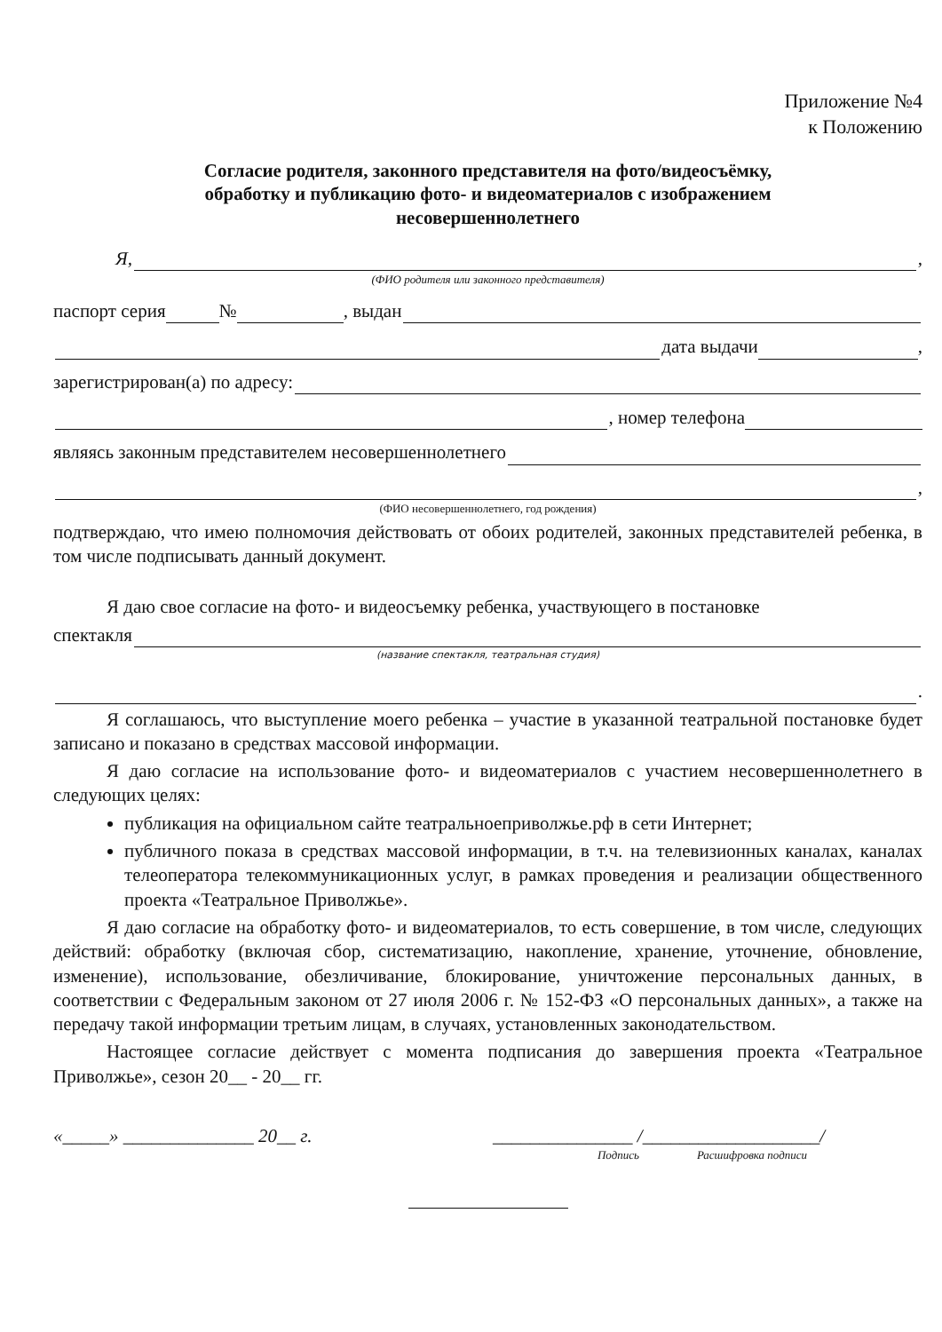Приложение №4
к Положению
Согласие родителя, законного представителя на фото/видеосъёмку,
обработку и публикацию фото- и видеоматериалов с изображением
несовершеннолетнего
Я, ,
(ФИО родителя или законного представителя)
паспорт серия № , выдан
дата выдачи ,
зарегистрирован(а) по адресу:
, номер телефона
являясь законным представителем несовершеннолетнего
,
(ФИО несовершеннолетнего, год рождения)
подтверждаю, что имею полномочия действовать от обоих родителей, законных представителей ребенка, в том числе подписывать данный документ.
Я даю свое согласие на фото- и видеосъемку ребенка, участвующего в постановке
спектакля
(название спектакля, театральная студия)
.
Я соглашаюсь, что выступление моего ребенка – участие в указанной театральной постановке будет записано и показано в средствах массовой информации.
Я даю согласие на использование фото- и видеоматериалов с участием несовершеннолетнего в следующих целях:
публикация на официальном сайте театральноеприволжье.рф в сети Интернет;
публичного показа в средствах массовой информации, в т.ч. на телевизионных каналах, каналах телеоператора телекоммуникационных услуг, в рамках проведения и реализации общественного проекта «Театральное Приволжье».
Я даю согласие на обработку фото- и видеоматериалов, то есть совершение, в том числе, следующих действий: обработку (включая сбор, систематизацию, накопление, хранение, уточнение, обновление, изменение), использование, обезличивание, блокирование, уничтожение персональных данных, в соответствии с Федеральным законом от 27 июля 2006 г. № 152-ФЗ «О персональных данных», а также на передачу такой информации третьим лицам, в случаях, установленных законодательством.
Настоящее согласие действует с момента подписания до завершения проекта «Театральное Приволжье», сезон 20__ - 20__ гг.
«_____» ______________ 20__ г. _______________ /___________________/
Подпись Расшифровка подписи